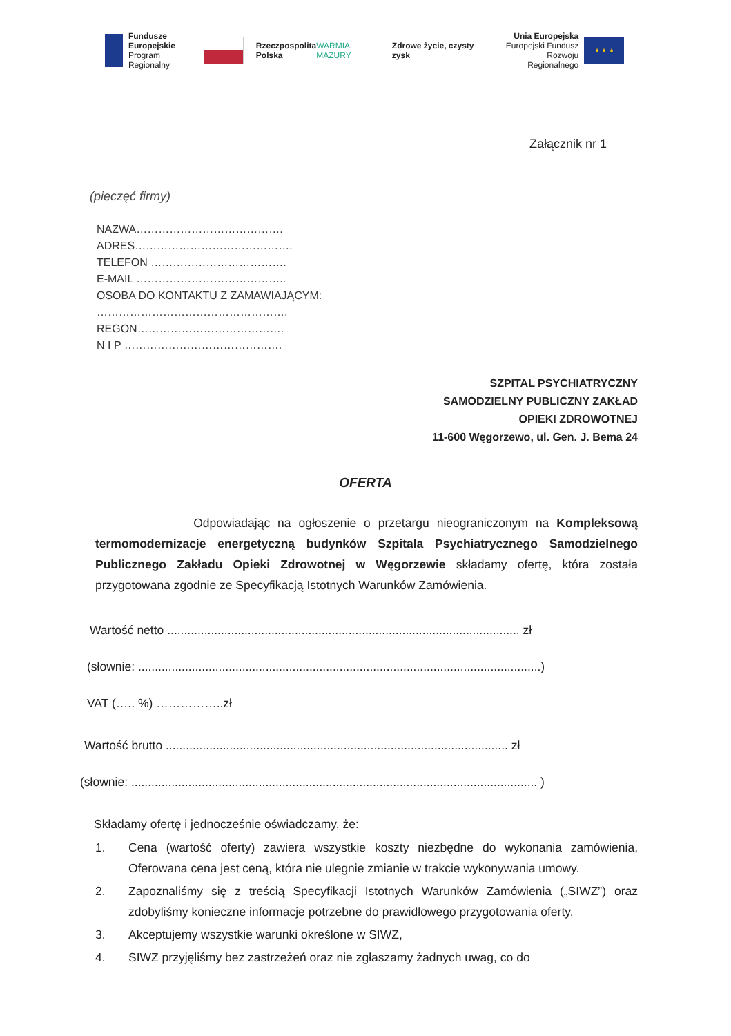Fundusze
Europejskie
Program Regionalny
Rzeczpospolita
Polska
WARMIA MAZURY Zdrowe życie, czysty zysk
Unia Europejska
Europejski Fundusz
Rozwoju Regionalnego
★ ★ ★
Załącznik nr 1
(pieczęć firmy)
NAZWA………………………………….
ADRES…………………………………….
TELEFON ……………………………….
E-MAIL …………………………………..
OSOBA DO KONTAKTU Z ZAMAWIAJĄCYM:
…………………………………………….
REGON………………………………….
N I P …………………………………….
SZPITAL PSYCHIATRYCZNY
SAMODZIELNY PUBLICZNY ZAKŁAD
OPIEKI ZDROWOTNEJ
11-600 Węgorzewo, ul. Gen. J. Bema 24
OFERTA
Odpowiadając na ogłoszenie o przetargu nieograniczonym na Kompleksową termomodernizacje energetyczną budynków Szpitala Psychiatrycznego Samodzielnego Publicznego Zakładu Opieki Zdrowotnej w Węgorzewie składamy ofertę, która została przygotowana zgodnie ze Specyfikacją Istotnych Warunków Zamówienia.
Wartość netto ......................................................................................................... zł
(słownie: ........................................................................................................................)
VAT (….. %) ……………..zł
Wartość brutto ...................................................................................................... zł
(słownie: ......................................................................................................................... )
Składamy ofertę i jednocześnie oświadczamy, że:
1. Cena (wartość oferty) zawiera wszystkie koszty niezbędne do wykonania zamówienia, Oferowana cena jest ceną, która nie ulegnie zmianie w trakcie wykonywania umowy.
2. Zapoznaliśmy się z treścią Specyfikacji Istotnych Warunków Zamówienia („SIWZ”) oraz zdobyliśmy konieczne informacje potrzebne do prawidłowego przygotowania oferty,
3. Akceptujemy wszystkie warunki określone w SIWZ,
4. SIWZ przyjęliśmy bez zastrzeżeń oraz nie zgłaszamy żadnych uwag, co do